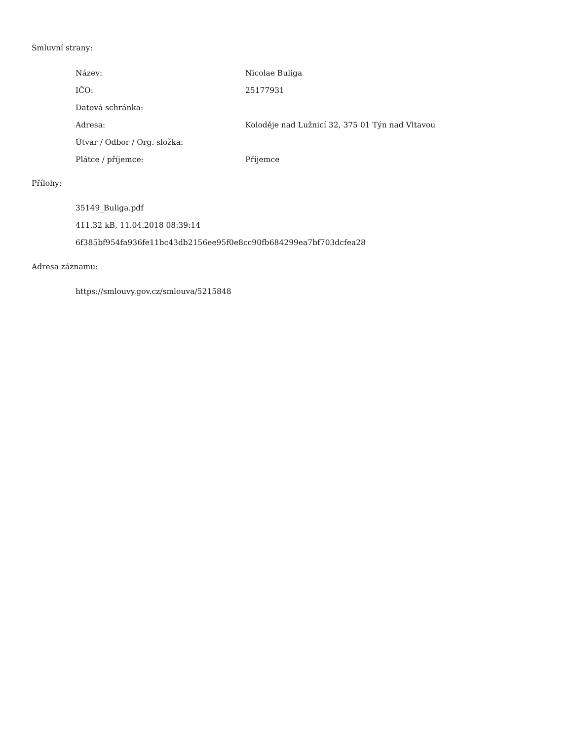Smluvní strany:
| Název: | Nicolae Buliga |
| IČO: | 25177931 |
| Datová schránka: | |
| Adresa: | Koloděje nad Lužnicí 32, 375 01 Týn nad Vltavou |
| Útvar / Odbor / Org. složka: | |
| Plátce / příjemce: | Příjemce |
Přílohy:
35149_Buliga.pdf
411.32 kB, 11.04.2018 08:39:14
6f385bf954fa936fe11bc43db2156ee95f0e8cc90fb684299ea7bf703dcfea28
Adresa záznamu:
https://smlouvy.gov.cz/smlouva/5215848